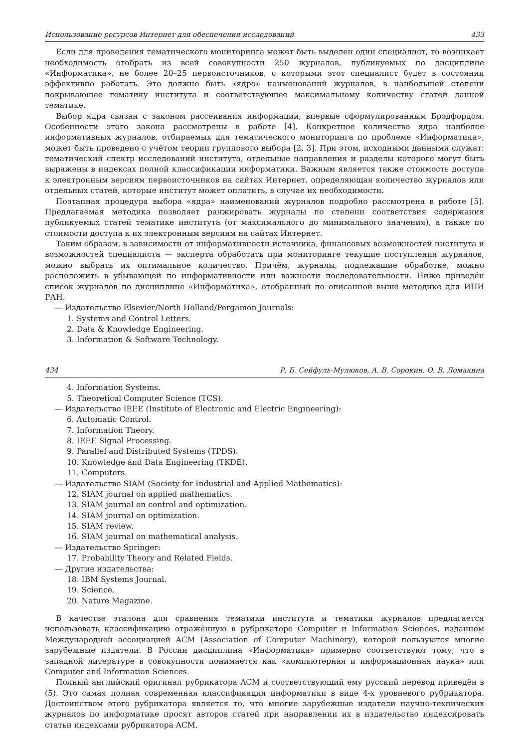Использование ресурсов Интернет для обеспечения исследований 433
Если для проведения тематического мониторинга может быть выделен один специалист, то возникает необходимость отобрать из всей совокупности 250 журналов, публикуемых по дисциплине «Информатика», не более 20–25 первоисточников, с которыми этот специалист будет в состоянии эффективно работать. Это должно быть «ядро» наименований журналов, в наибольшей степени покрывающее тематику института и соответствующее максимальному количеству статей данной тематике.
Выбор ядра связан с законом рассеивания информации, впервые сформулированным Брэдфордом. Особенности этого закона рассмотрены в работе [4]. Конкретное количество ядра наиболее информативных журналов, отбираемых для тематического мониторинга по проблеме «Информатика», может быть проведено с учётом теории группового выбора [2, 3]. При этом, исходными данными служат: тематический спектр исследований института, отдельные направления и разделы которого могут быть выражены в индексах полной классификации информатики. Важным является также стоимость доступа к электронным версиям первоисточников на сайтах Интернет, определяющая количество журналов или отдельных статей, которые институт может оплатить, в случае их необходимости.
Поэтапная процедура выбора «ядра» наименований журналов подробно рассмотрена в работе [5]. Предлагаемая методика позволяет ранжировать журналы по степени соответствия содержания публикуемых статей тематике института (от максимального до минимального значения), а также по стоимости доступа к их электронным версиям на сайтах Интернет.
Таким образом, в зависимости от информативности источника, финансовых возможностей института и возможностей специалиста — эксперта обработать при мониторинге текущие поступления журналов, можно выбрать их оптимальное количество. Причём, журналы, подлежащие обработке, можно расположить в убывающей по информативности или важности последовательности. Ниже приведён список журналов по дисциплине «Информатика», отобранный по описанной выше методике для ИПИ РАН.
— Издательство Elsevier/North Holland/Pergamon Journals:
1. Systems and Control Letters.
2. Data & Knowledge Engineering.
3. Information & Software Technology.
434 Р. Б. Сейфуль-Мулюков, А. В. Сорокин, О. В. Ломакина
4. Information Systems.
5. Theoretical Computer Science (TCS).
— Издательство IEEE (Institute of Electronic and Electric Engineering):
6. Automatic Control.
7. Information Theory.
8. IEEE Signal Processing.
9. Parallel and Distributed Systems (TPDS).
10. Knowledge and Data Engineering (TKDE).
11. Computers.
— Издательство SIAM (Society for Industrial and Applied Mathematics):
12. SIAM journal on applied mathematics.
13. SIAM journal on control and optimization.
14. SIAM journal on optimization.
15. SIAM review.
16. SIAM journal on mathematical analysis.
— Издательство Springer:
17. Probability Theory and Related Fields.
— Другие издательства:
18. IBM Systems Journal.
19. Science.
20. Nature Magazine.
В качестве эталона для сравнения тематики института и тематики журналов предлагается использовать классификацию отражённую в рубрикаторе Computer и Information Sciences, изданном Международной ассоциацией ACM (Association of Computer Machinery), которой пользуются многие зарубежные издатели. В России дисциплина «Информатика» примерно соответствуют тому, что в западной литературе в совокупности понимается как «компьютерная и информационная наука» или Computer and Information Sciences.
Полный английский оригинал рубрикатора ACM и соответствующий ему русский перевод приведён в (5). Это самая полная современная классификация информатики в виде 4-х уровневого рубрикатора. Достоинством этого рубрикатора является то, что многие зарубежные издатели научно-технических журналов по информатике просят авторов статей при направлении их в издательство индексировать статьи индексами рубрикатора ACM.